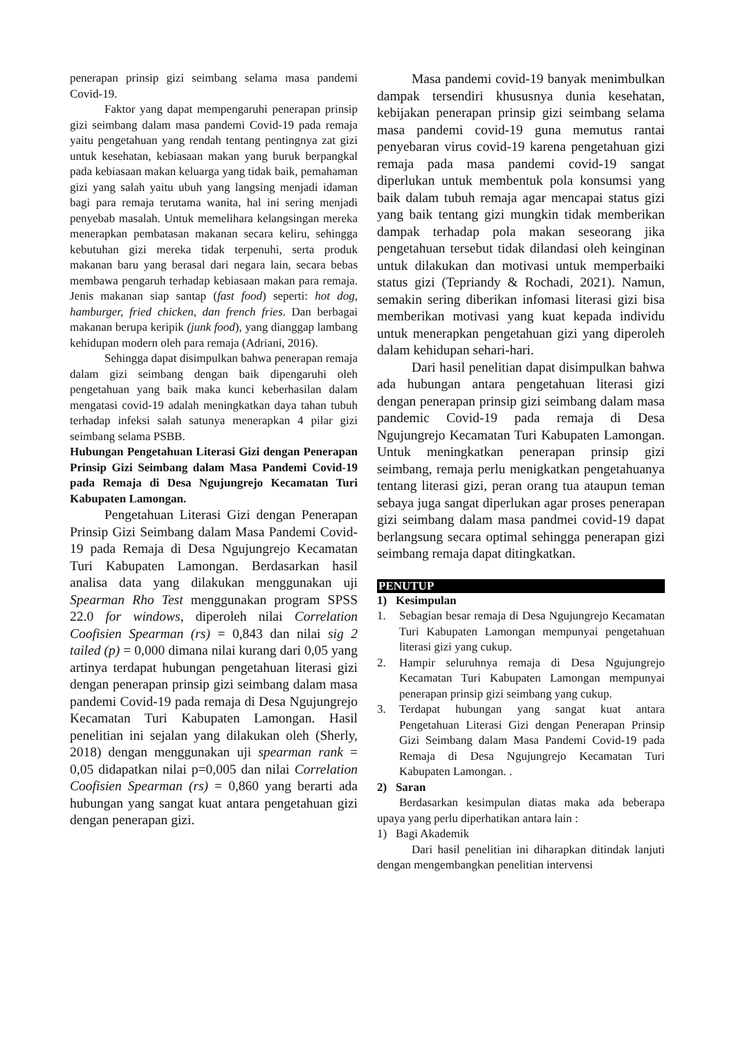penerapan prinsip gizi seimbang selama masa pandemi Covid-19.
Faktor yang dapat mempengaruhi penerapan prinsip gizi seimbang dalam masa pandemi Covid-19 pada remaja yaitu pengetahuan yang rendah tentang pentingnya zat gizi untuk kesehatan, kebiasaan makan yang buruk berpangkal pada kebiasaan makan keluarga yang tidak baik, pemahaman gizi yang salah yaitu ubuh yang langsing menjadi idaman bagi para remaja terutama wanita, hal ini sering menjadi penyebab masalah. Untuk memelihara kelangsingan mereka menerapkan pembatasan makanan secara keliru, sehingga kebutuhan gizi mereka tidak terpenuhi, serta produk makanan baru yang berasal dari negara lain, secara bebas membawa pengaruh terhadap kebiasaan makan para remaja. Jenis makanan siap santap (fast food) seperti: hot dog, hamburger, fried chicken, dan french fries. Dan berbagai makanan berupa keripik (junk food), yang dianggap lambang kehidupan modern oleh para remaja (Adriani, 2016).
Sehingga dapat disimpulkan bahwa penerapan remaja dalam gizi seimbang dengan baik dipengaruhi oleh pengetahuan yang baik maka kunci keberhasilan dalam mengatasi covid-19 adalah meningkatkan daya tahan tubuh terhadap infeksi salah satunya menerapkan 4 pilar gizi seimbang selama PSBB.
Hubungan Pengetahuan Literasi Gizi dengan Penerapan Prinsip Gizi Seimbang dalam Masa Pandemi Covid-19 pada Remaja di Desa Ngujungrejo Kecamatan Turi Kabupaten Lamongan.
Pengetahuan Literasi Gizi dengan Penerapan Prinsip Gizi Seimbang dalam Masa Pandemi Covid-19 pada Remaja di Desa Ngujungrejo Kecamatan Turi Kabupaten Lamongan. Berdasarkan hasil analisa data yang dilakukan menggunakan uji Spearman Rho Test menggunakan program SPSS 22.0 for windows, diperoleh nilai Correlation Coofisien Spearman (rs) = 0,843 dan nilai sig 2 tailed (p) = 0,000 dimana nilai kurang dari 0,05 yang artinya terdapat hubungan pengetahuan literasi gizi dengan penerapan prinsip gizi seimbang dalam masa pandemi Covid-19 pada remaja di Desa Ngujungrejo Kecamatan Turi Kabupaten Lamongan. Hasil penelitian ini sejalan yang dilakukan oleh (Sherly, 2018) dengan menggunakan uji spearman rank = 0,05 didapatkan nilai p=0,005 dan nilai Correlation Coofisien Spearman (rs) = 0,860 yang berarti ada hubungan yang sangat kuat antara pengetahuan gizi dengan penerapan gizi.
Masa pandemi covid-19 banyak menimbulkan dampak tersendiri khususnya dunia kesehatan, kebijakan penerapan prinsip gizi seimbang selama masa pandemi covid-19 guna memutus rantai penyebaran virus covid-19 karena pengetahuan gizi remaja pada masa pandemi covid-19 sangat diperlukan untuk membentuk pola konsumsi yang baik dalam tubuh remaja agar mencapai status gizi yang baik tentang gizi mungkin tidak memberikan dampak terhadap pola makan seseorang jika pengetahuan tersebut tidak dilandasi oleh keinginan untuk dilakukan dan motivasi untuk memperbaiki status gizi (Tepriandy & Rochadi, 2021). Namun, semakin sering diberikan infomasi literasi gizi bisa memberikan motivasi yang kuat kepada individu untuk menerapkan pengetahuan gizi yang diperoleh dalam kehidupan sehari-hari.
Dari hasil penelitian dapat disimpulkan bahwa ada hubungan antara pengetahuan literasi gizi dengan penerapan prinsip gizi seimbang dalam masa pandemic Covid-19 pada remaja di Desa Ngujungrejo Kecamatan Turi Kabupaten Lamongan. Untuk meningkatkan penerapan prinsip gizi seimbang, remaja perlu menigkatkan pengetahuanya tentang literasi gizi, peran orang tua ataupun teman sebaya juga sangat diperlukan agar proses penerapan gizi seimbang dalam masa pandmei covid-19 dapat berlangsung secara optimal sehingga penerapan gizi seimbang remaja dapat ditingkatkan.
PENUTUP
1) Kesimpulan
1. Sebagian besar remaja di Desa Ngujungrejo Kecamatan Turi Kabupaten Lamongan mempunyai pengetahuan literasi gizi yang cukup.
2. Hampir seluruhnya remaja di Desa Ngujungrejo Kecamatan Turi Kabupaten Lamongan mempunyai penerapan prinsip gizi seimbang yang cukup.
3. Terdapat hubungan yang sangat kuat antara Pengetahuan Literasi Gizi dengan Penerapan Prinsip Gizi Seimbang dalam Masa Pandemi Covid-19 pada Remaja di Desa Ngujungrejo Kecamatan Turi Kabupaten Lamongan. .
2) Saran
Berdasarkan kesimpulan diatas maka ada beberapa upaya yang perlu diperhatikan antara lain :
1) Bagi Akademik
Dari hasil penelitian ini diharapkan ditindak lanjuti dengan mengembangkan penelitian intervensi